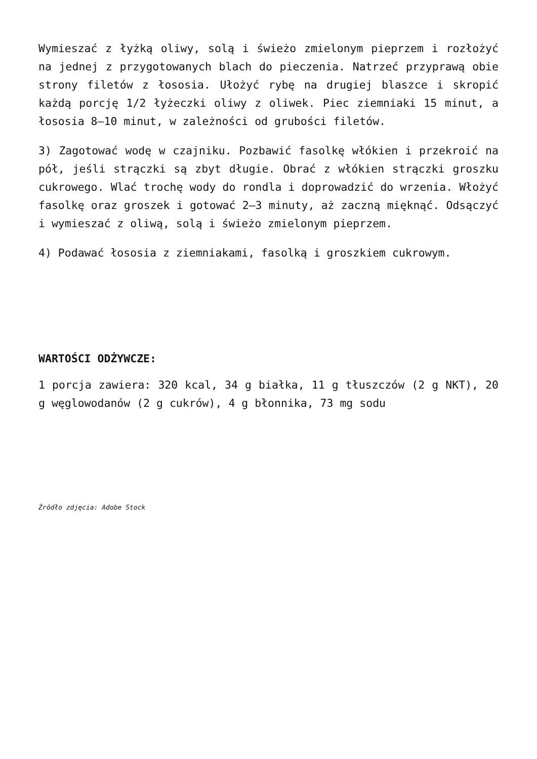Wymieszać z łyżką oliwy, solą i świeżo zmielonym pieprzem i rozłożyć na jednej z przygotowanych blach do pieczenia. Natrzeć przyprawą obie strony filetów z łososia. Ułożyć rybę na drugiej blaszce i skropić każdą porcję 1/2 łyżeczki oliwy z oliwek. Piec ziemniaki 15 minut, a łososia 8–10 minut, w zależności od grubości filetów.
3) Zagotować wodę w czajniku. Pozbawić fasolkę włókien i przekroić na pół, jeśli strączki są zbyt długie. Obrać z włókien strączki groszku cukrowego. Wlać trochę wody do rondla i doprowadzić do wrzenia. Włożyć fasolkę oraz groszek i gotować 2–3 minuty, aż zaczną mięknąć. Odsączyć i wymieszać z oliwą, solą i świeżo zmielonym pieprzem.
4) Podawać łososia z ziemniakami, fasolką i groszkiem cukrowym.
WARTOŚCI ODŻYWCZE:
1 porcja zawiera: 320 kcal, 34 g białka, 11 g tłuszczów (2 g NKT), 20 g węglowodanów (2 g cukrów), 4 g błonnika, 73 mg sodu
Źródło zdjęcia: Adobe Stock